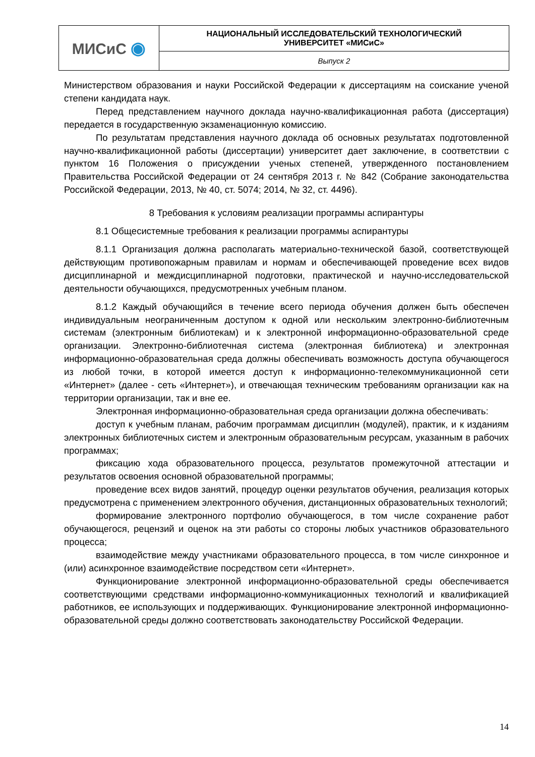| МИСиС ◉ | НАЦИОНАЛЬНЫЙ ИССЛЕДОВАТЕЛЬСКИЙ ТЕХНОЛОГИЧЕСКИЙ УНИВЕРСИТЕТ «МИСиС» |
| | Выпуск 2 |
Министерством образования и науки Российской Федерации к диссертациям на соискание ученой степени кандидата наук.
Перед представлением научного доклада научно-квалификационная работа (диссертация) передается в государственную экзаменационную комиссию.
По результатам представления научного доклада об основных результатах подготовленной научно-квалификационной работы (диссертации) университет дает заключение, в соответствии с пунктом 16 Положения о присуждении ученых степеней, утвержденного постановлением Правительства Российской Федерации от 24 сентября 2013 г. № 842 (Собрание законодательства Российской Федерации, 2013, № 40, ст. 5074; 2014, № 32, ст. 4496).
8 Требования к условиям реализации программы аспирантуры
8.1 Общесистемные требования к реализации программы аспирантуры
8.1.1 Организация должна располагать материально-технической базой, соответствующей действующим противопожарным правилам и нормам и обеспечивающей проведение всех видов дисциплинарной и междисциплинарной подготовки, практической и научно-исследовательской деятельности обучающихся, предусмотренных учебным планом.
8.1.2 Каждый обучающийся в течение всего периода обучения должен быть обеспечен индивидуальным неограниченным доступом к одной или нескольким электронно-библиотечным системам (электронным библиотекам) и к электронной информационно-образовательной среде организации. Электронно-библиотечная система (электронная библиотека) и электронная информационно-образовательная среда должны обеспечивать возможность доступа обучающегося из любой точки, в которой имеется доступ к информационно-телекоммуникационной сети «Интернет» (далее - сеть «Интернет»), и отвечающая техническим требованиям организации как на территории организации, так и вне ее.
Электронная информационно-образовательная среда организации должна обеспечивать:
доступ к учебным планам, рабочим программам дисциплин (модулей), практик, и к изданиям электронных библиотечных систем и электронным образовательным ресурсам, указанным в рабочих программах;
фиксацию хода образовательного процесса, результатов промежуточной аттестации и результатов освоения основной образовательной программы;
проведение всех видов занятий, процедур оценки результатов обучения, реализация которых предусмотрена с применением электронного обучения, дистанционных образовательных технологий;
формирование электронного портфолио обучающегося, в том числе сохранение работ обучающегося, рецензий и оценок на эти работы со стороны любых участников образовательного процесса;
взаимодействие между участниками образовательного процесса, в том числе синхронное и (или) асинхронное взаимодействие посредством сети «Интернет».
Функционирование электронной информационно-образовательной среды обеспечивается соответствующими средствами информационно-коммуникационных технологий и квалификацией работников, ее использующих и поддерживающих. Функционирование электронной информационно-образовательной среды должно соответствовать законодательству Российской Федерации.
14